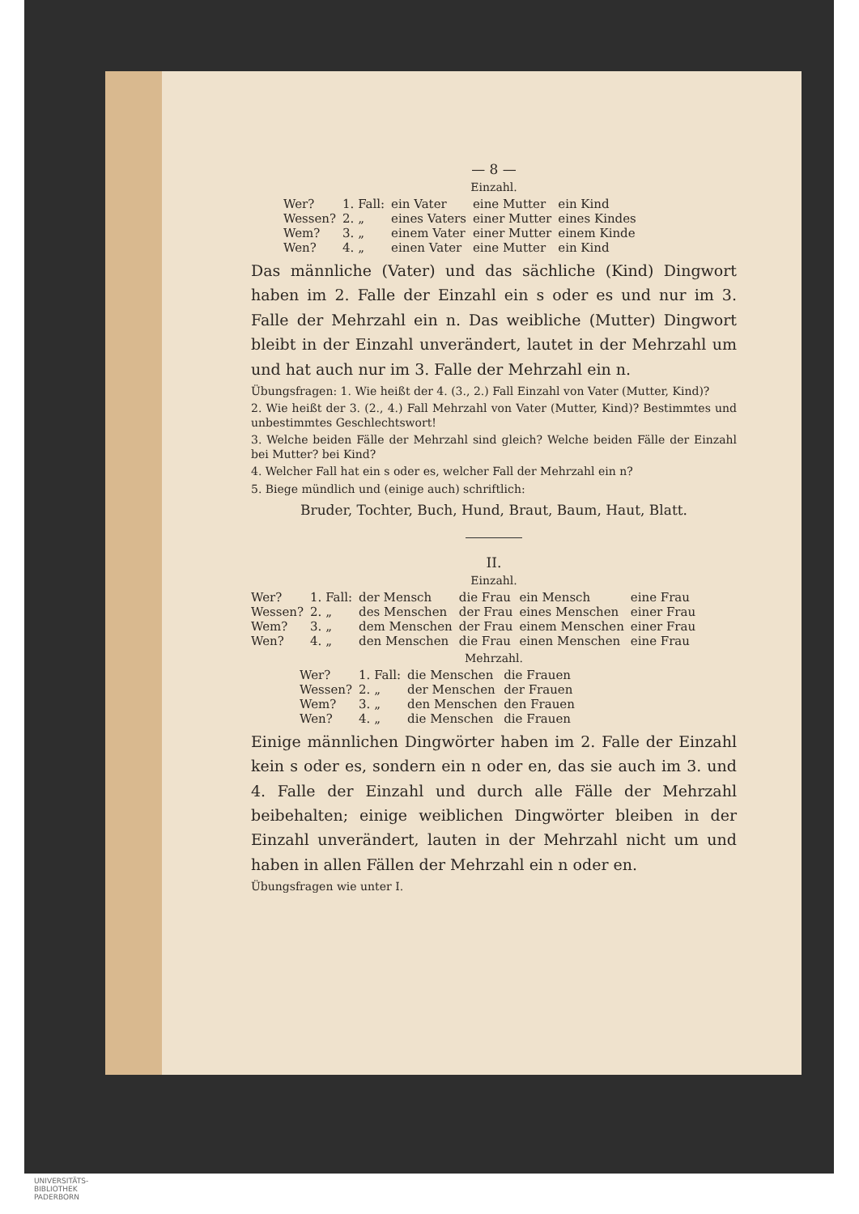— 8 —
Einzahl.
| Wer? | 1. Fall: | ein Vater | eine Mutter | ein Kind |
| Wessen? | 2. „ | eines Vaters | einer Mutter | eines Kindes |
| Wem? | 3. „ | einem Vater | einer Mutter | einem Kinde |
| Wen? | 4. „ | einen Vater | eine Mutter | ein Kind |
Das männliche (Vater) und das sächliche (Kind) Dingwort haben im 2. Falle der Einzahl ein s oder es und nur im 3. Falle der Mehrzahl ein n. Das weibliche (Mutter) Dingwort bleibt in der Einzahl unverändert, lautet in der Mehrzahl um und hat auch nur im 3. Falle der Mehrzahl ein n.
Übungsfragen: 1. Wie heißt der 4. (3., 2.) Fall Einzahl von Vater (Mutter, Kind)?
2. Wie heißt der 3. (2., 4.) Fall Mehrzahl von Vater (Mutter, Kind)? Bestimmtes und unbestimmtes Geschlechtswort!
3. Welche beiden Fälle der Mehrzahl sind gleich? Welche beiden Fälle der Einzahl bei Mutter? bei Kind?
4. Welcher Fall hat ein s oder es, welcher Fall der Mehrzahl ein n?
5. Biege mündlich und (einige auch) schriftlich:
Bruder, Tochter, Buch, Hund, Braut, Baum, Haut, Blatt.
II.
Einzahl.
| Wer? | 1. Fall: | der Mensch | die Frau | ein Mensch | eine Frau |
| Wessen? | 2. „ | des Menschen | der Frau | eines Menschen | einer Frau |
| Wem? | 3. „ | dem Menschen | der Frau | einem Menschen | einer Frau |
| Wen? | 4. „ | den Menschen | die Frau | einen Menschen | eine Frau |
Mehrzahl.
| Wer? | 1. Fall: | die Menschen | die Frauen |
| Wessen? | 2. „ | der Menschen | der Frauen |
| Wem? | 3. „ | den Menschen | den Frauen |
| Wen? | 4. „ | die Menschen | die Frauen |
Einige männlichen Dingwörter haben im 2. Falle der Einzahl kein s oder es, sondern ein n oder en, das sie auch im 3. und 4. Falle der Einzahl und durch alle Fälle der Mehrzahl beibehalten; einige weiblichen Dingwörter bleiben in der Einzahl unverändert, lauten in der Mehrzahl nicht um und haben in allen Fällen der Mehrzahl ein n oder en.
Übungsfragen wie unter I.
UNIVERSITÄTS-
BIBLIOTHEK
PADERBORN